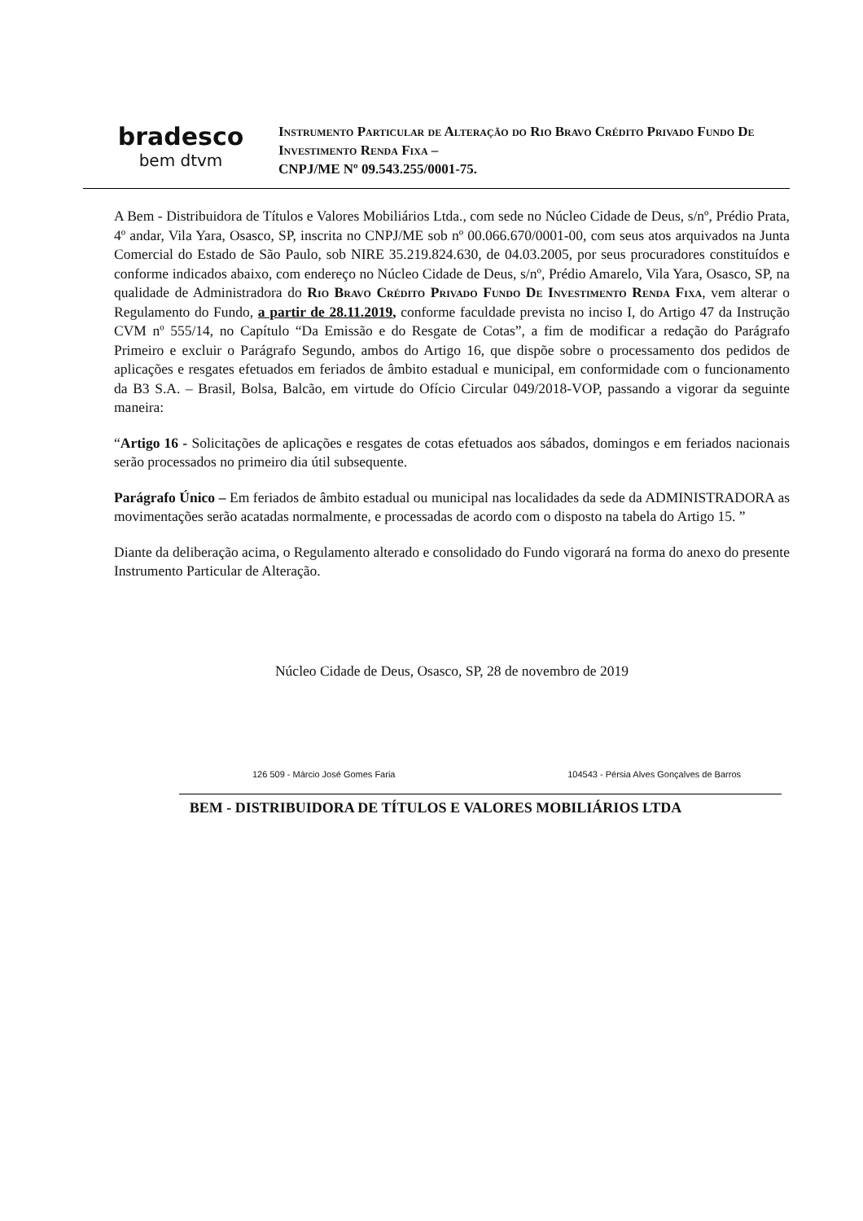bradesco
bem dtvm
Instrumento Particular de Alteração do Rio Bravo Crédito Privado Fundo De Investimento Renda Fixa –
CNPJ/ME Nº 09.543.255/0001-75.
A Bem - Distribuidora de Títulos e Valores Mobiliários Ltda., com sede no Núcleo Cidade de Deus, s/nº, Prédio Prata, 4º andar, Vila Yara, Osasco, SP, inscrita no CNPJ/ME sob nº 00.066.670/0001-00, com seus atos arquivados na Junta Comercial do Estado de São Paulo, sob NIRE 35.219.824.630, de 04.03.2005, por seus procuradores constituídos e conforme indicados abaixo, com endereço no Núcleo Cidade de Deus, s/nº, Prédio Amarelo, Vila Yara, Osasco, SP, na qualidade de Administradora do Rio Bravo Crédito Privado Fundo De Investimento Renda Fixa, vem alterar o Regulamento do Fundo, a partir de 28.11.2019, conforme faculdade prevista no inciso I, do Artigo 47 da Instrução CVM nº 555/14, no Capítulo “Da Emissão e do Resgate de Cotas”, a fim de modificar a redação do Parágrafo Primeiro e excluir o Parágrafo Segundo, ambos do Artigo 16, que dispõe sobre o processamento dos pedidos de aplicações e resgates efetuados em feriados de âmbito estadual e municipal, em conformidade com o funcionamento da B3 S.A. – Brasil, Bolsa, Balcão, em virtude do Ofício Circular 049/2018-VOP, passando a vigorar da seguinte maneira:
“Artigo 16 - Solicitações de aplicações e resgates de cotas efetuados aos sábados, domingos e em feriados nacionais serão processados no primeiro dia útil subsequente.
Parágrafo Único – Em feriados de âmbito estadual ou municipal nas localidades da sede da ADMINISTRADORA as movimentações serão acatadas normalmente, e processadas de acordo com o disposto na tabela do Artigo 15. ”
Diante da deliberação acima, o Regulamento alterado e consolidado do Fundo vigorará na forma do anexo do presente Instrumento Particular de Alteração.
Núcleo Cidade de Deus, Osasco, SP, 28 de novembro de 2019
126 509 - Márcio José Gomes Faria 104543 - Pérsia Alves Gonçalves de Barros
BEM - DISTRIBUIDORA DE TÍTULOS E VALORES MOBILIÁRIOS LTDA